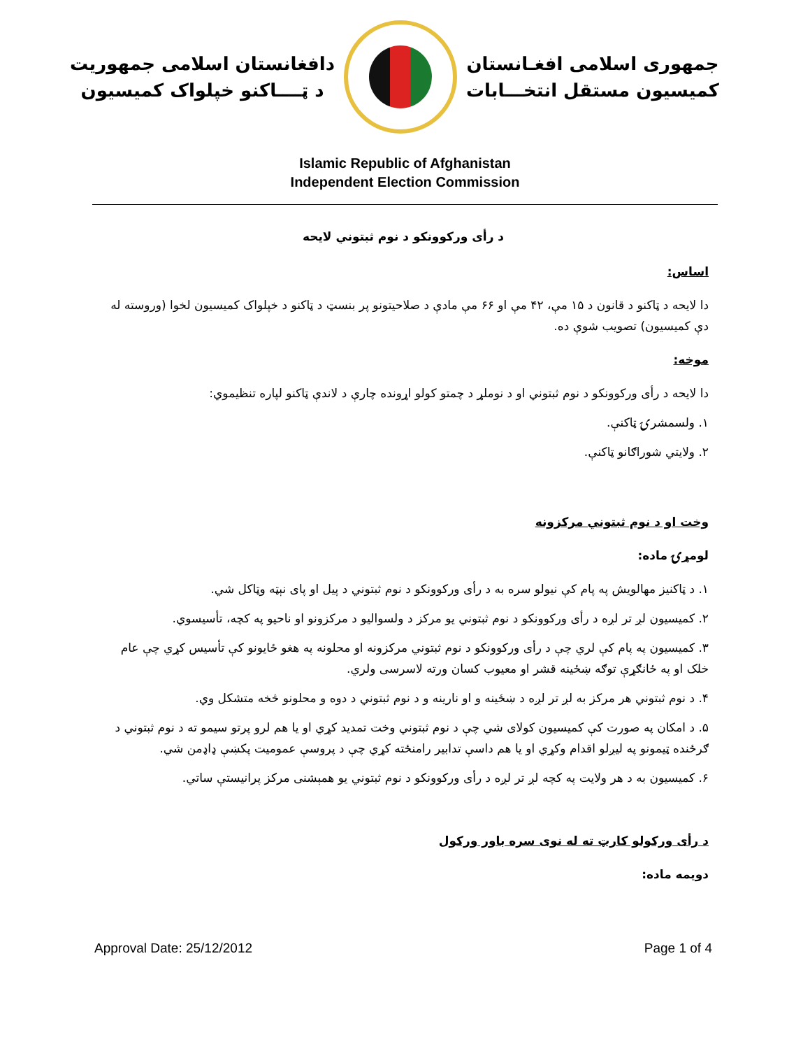دافغانستان اسلامی جمهوریت
د ټــــاکنو خپلواک کمیسیون
جمهوری اسلامی افغـانستان
کمیسیون مستقل انتخـــابات
Islamic Republic of Afghanistan
Independent Election Commission
د رأی ورکوونکو د نوم ثبتوني لایحه
اساس:
دا لایحه د ټاکنو د قانون د ۱۵ مې، ۴۲ مې او ۶۶ مې مادې د صلاحیتونو پر بنسټ د ټاکنو د خپلواک کمیسیون لخوا (وروسته له دې کمیسیون) تصویب شوې ده.
موخه:
دا لایحه د رأی ورکوونکو د نوم ثبتوني او د نوملړ د چمتو کولو اړونده چارې د لاندې ټاکنو لپاره تنظیموي:
۱. ولسمشرۍ ټاکنې.
۲. ولایتي شوراګانو ټاکنې.
وخت او د نوم ثبتوني مرکزونه
لومړۍ ماده:
۱. د ټاکنیز مهالویش په پام کې نیولو سره به د رأی ورکوونکو د نوم ثبتوني د پیل او پای نېټه وټاکل شي.
۲. کمیسیون لږ تر لږه د رأی ورکوونکو د نوم ثبتوني یو مرکز د ولسوالیو د مرکزونو او ناحیو په کچه، تأسیسوي.
۳. کمیسیون په پام کې لري چې د رأی ورکوونکو د نوم ثبتوني مرکزونه او محلونه په هغو ځایونو کې تأسیس کړي چې عام خلک او په ځانګړې توګه ښځینه قشر او معیوب کسان ورته لاسرسی ولري.
۴. د نوم ثبتوني هر مرکز به لږ تر لږه د ښځینه و او نارینه و د نوم ثبتوني د دوه و محلونو څخه متشکل وي.
۵. د امکان په صورت کې کمیسیون کولای شي چې د نوم ثبتوني وخت تمدید کړي او یا هم لرو پرتو سیمو ته د نوم ثبتوني د ګرځنده ټیمونو په لیږلو اقدام وکړي او یا هم داسې تدابیر رامنځته کړي چې د پروسې عمومیت پکښې ډاډمن شي.
۶. کمیسیون به د هر ولایت په کچه لږ تر لږه د رأی ورکوونکو د نوم ثبتوني یو همېشنی مرکز پرانیستې ساتي.
د رأی ورکولو کارټ ته له نوی سره باور ورکول
دویمه ماده:
Approval Date: 25/12/2012 Page 1 of 4